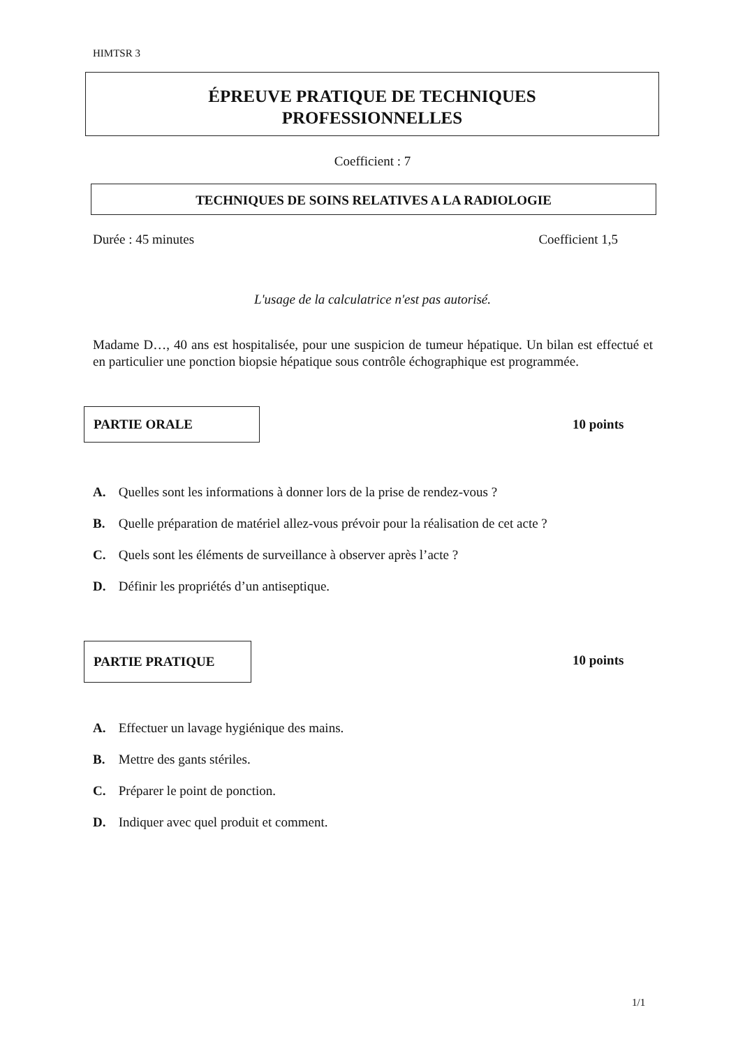HIMTSR 3
ÉPREUVE PRATIQUE DE TECHNIQUES
PROFESSIONNELLES
Coefficient : 7
TECHNIQUES DE SOINS RELATIVES A LA RADIOLOGIE
Durée : 45 minutes Coefficient 1,5
L'usage de la calculatrice n'est pas autorisé.
Madame D…, 40 ans est hospitalisée, pour une suspicion de tumeur hépatique. Un bilan est effectué et en particulier une ponction biopsie hépatique sous contrôle échographique est programmée.
PARTIE ORALE
10 points
A. Quelles sont les informations à donner lors de la prise de rendez-vous ?
B. Quelle préparation de matériel allez-vous prévoir pour la réalisation de cet acte ?
C. Quels sont les éléments de surveillance à observer après l’acte ?
D. Définir les propriétés d’un antiseptique.
PARTIE PRATIQUE
10 points
A. Effectuer un lavage hygiénique des mains.
B. Mettre des gants stériles.
C. Préparer le point de ponction.
D. Indiquer avec quel produit et comment.
1/1